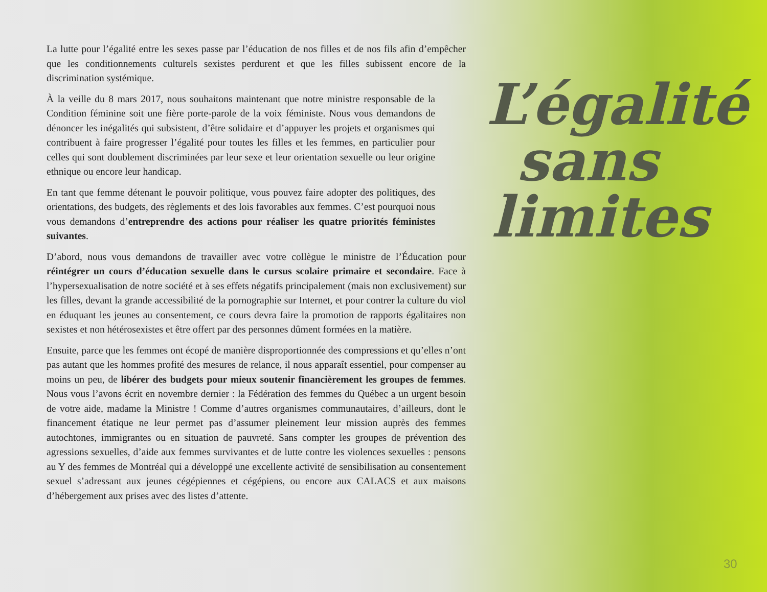La lutte pour l’égalité entre les sexes passe par l’éducation de nos filles et de nos fils afin d’empêcher que les conditionnements culturels sexistes perdurent et que les filles subissent encore de la discrimination systémique.
À la veille du 8 mars 2017, nous souhaitons maintenant que notre ministre responsable de la Condition féminine soit une fière porte-parole de la voix féministe. Nous vous demandons de dénoncer les inégalités qui subsistent, d’être solidaire et d’appuyer les projets et organismes qui contribuent à faire progresser l’égalité pour toutes les filles et les femmes, en particulier pour celles qui sont doublement discriminées par leur sexe et leur orientation sexuelle ou leur origine ethnique ou encore leur handicap.
En tant que femme détenant le pouvoir politique, vous pouvez faire adopter des politiques, des orientations, des budgets, des règlements et des lois favorables aux femmes. C’est pourquoi nous vous demandons d’entreprendre des actions pour réaliser les quatre priorités féministes suivantes.
D’abord, nous vous demandons de travailler avec votre collègue le ministre de l’Éducation pour réintégrer un cours d’éducation sexuelle dans le cursus scolaire primaire et secondaire. Face à l’hypersexualisation de notre société et à ses effets négatifs principalement (mais non exclusivement) sur les filles, devant la grande accessibilité de la pornographie sur Internet, et pour contrer la culture du viol en éduquant les jeunes au consentement, ce cours devra faire la promotion de rapports égalitaires non sexistes et non hétérosexistes et être offert par des personnes dûment formées en la matière.
Ensuite, parce que les femmes ont écopé de manière disproportionnée des compressions et qu’elles n’ont pas autant que les hommes profité des mesures de relance, il nous apparaît essentiel, pour compenser au moins un peu, de libérer des budgets pour mieux soutenir financièrement les groupes de femmes. Nous vous l’avons écrit en novembre dernier : la Fédération des femmes du Québec a un urgent besoin de votre aide, madame la Ministre ! Comme d’autres organismes communautaires, d’ailleurs, dont le financement étatique ne leur permet pas d’assumer pleinement leur mission auprès des femmes autochtones, immigrantes ou en situation de pauvreté. Sans compter les groupes de prévention des agressions sexuelles, d’aide aux femmes survivantes et de lutte contre les violences sexuelles : pensons au Y des femmes de Montréal qui a développé une excellente activité de sensibilisation au consentement sexuel s’adressant aux jeunes cégépiennes et cégépiens, ou encore aux CALACS et aux maisons d’hébergement aux prises avec des listes d’attente.
L’égalité
sans
limites
30